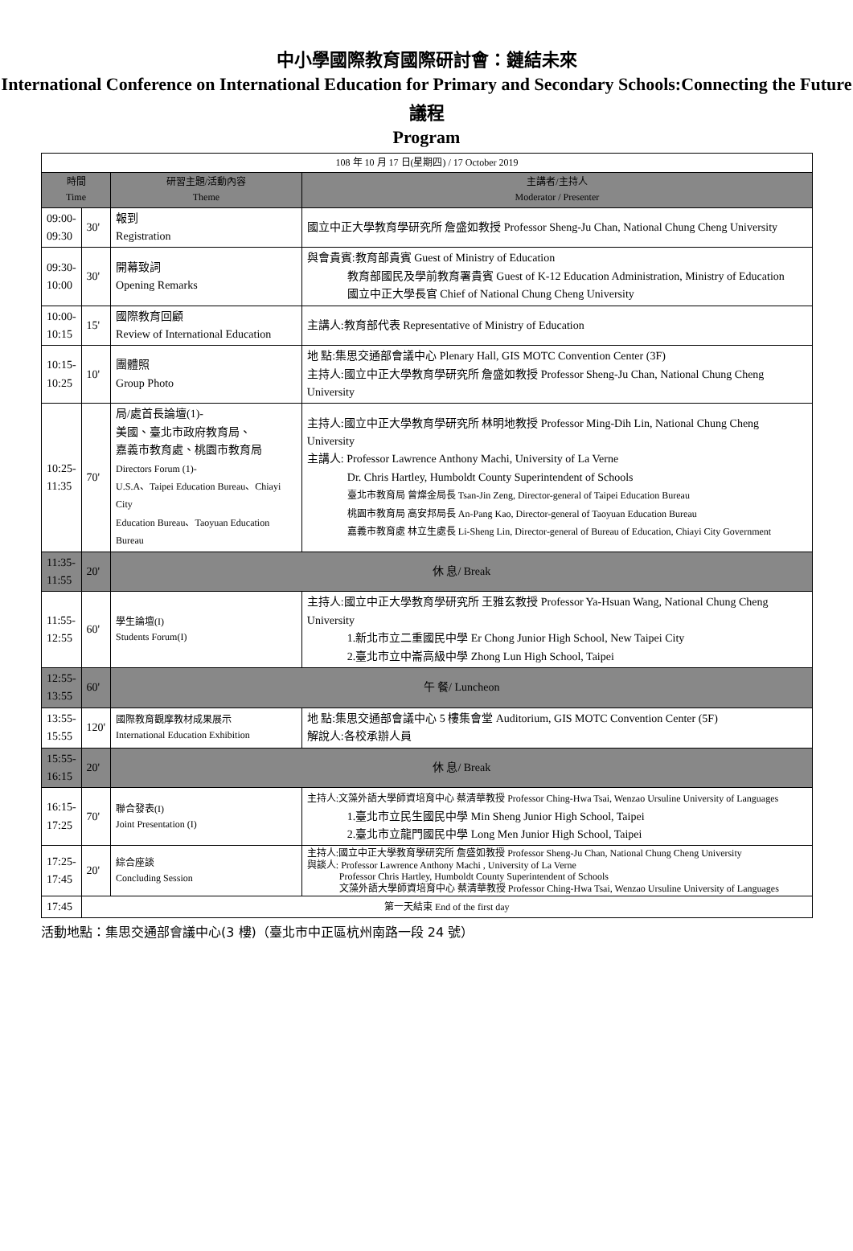中小學國際教育國際研討會：鏈結未來
International Conference on International Education for Primary and Secondary Schools:Connecting the Future
議程
Program
| 108 年 10 月 17 日(星期四) / 17 October 2019 | | | |
| 時間 Time | | 研習主題/活動內容 Theme | 主講者/主持人 Moderator / Presenter |
| 09:00- 09:30 | 30' | 報到 Registration | 國立中正大學教育學研究所 詹盛如教授 Professor Sheng-Ju Chan, National Chung Cheng University |
| 09:30- 10:00 | 30' | 開幕致詞 Opening Remarks | 與會貴賓:教育部貴賓 Guest of Ministry of Education 教育部國民及學前教育署貴賓 Guest of K-12 Education Administration, Ministry of Education 國立中正大學長官 Chief of National Chung Cheng University |
| 10:00- 10:15 | 15' | 國際教育回顧 Review of International Education | 主講人:教育部代表 Representative of Ministry of Education |
| 10:15- 10:25 | 10' | 團體照 Group Photo | 地 點:集思交通部會議中心 Plenary Hall, GIS MOTC Convention Center (3F) 主持人:國立中正大學教育學研究所 詹盛如教授 Professor Sheng-Ju Chan, National Chung Cheng University |
| 10:25- 11:35 | 70' | 局/處首長論壇(1)- 美國、臺北市政府教育局、 嘉義市教育處、桃園市教育局 Directors Forum (1)- U.S.A、Taipei Education Bureau、Chiayi City Education Bureau、Taoyuan Education Bureau | 主持人:國立中正大學教育學研究所 林明地教授 Professor Ming-Dih Lin, National Chung Cheng University 主講人: Professor Lawrence Anthony Machi, University of La Verne Dr. Chris Hartley, Humboldt County Superintendent of Schools 臺北市教育局 曾燦金局長 Tsan-Jin Zeng, Director-general of Taipei Education Bureau 桃園市教育局 高安邦局長 An-Pang Kao, Director-general of Taoyuan Education Bureau 嘉義市教育處 林立生處長 Li-Sheng Lin, Director-general of Bureau of Education, Chiayi City Government |
| 11:35- 11:55 | 20' | 休 息/ Break | |
| 11:55- 12:55 | 60' | 學生論壇(I) Students Forum(I) | 主持人:國立中正大學教育學研究所 王雅玄教授 Professor Ya-Hsuan Wang, National Chung Cheng University 1.新北市立二重國民中學 Er Chong Junior High School, New Taipei City 2.臺北市立中崙高級中學 Zhong Lun High School, Taipei |
| 12:55- 13:55 | 60' | 午 餐/ Luncheon | |
| 13:55- 15:55 | 120' | 國際教育觀摩教材成果展示 International Education Exhibition | 地 點:集思交通部會議中心 5 樓集會堂 Auditorium, GIS MOTC Convention Center (5F) 解說人:各校承辦人員 |
| 15:55- 16:15 | 20' | 休 息/ Break | |
| 16:15- 17:25 | 70' | 聯合發表(I) Joint Presentation (I) | 主持人:文藻外語大學師資培育中心 蔡清華教授 Professor Ching-Hwa Tsai, Wenzao Ursuline University of Languages 1.臺北市立民生國民中學 Min Sheng Junior High School, Taipei 2.臺北市立龍門國民中學 Long Men Junior High School, Taipei |
| 17:25- 17:45 | 20' | 綜合座談 Concluding Session | 主持人:國立中正大學教育學研究所 詹盛如教授 Professor Sheng-Ju Chan, National Chung Cheng University 與談人: Professor Lawrence Anthony Machi , University of La Verne Professor Chris Hartley, Humboldt County Superintendent of Schools 文藻外語大學師資培育中心 蔡清華教授 Professor Ching-Hwa Tsai, Wenzao Ursuline University of Languages |
| 17:45 | 第一天結束 End of the first day | | |
活動地點：集思交通部會議中心(3 樓)（臺北市中正區杭州南路一段 24 號）